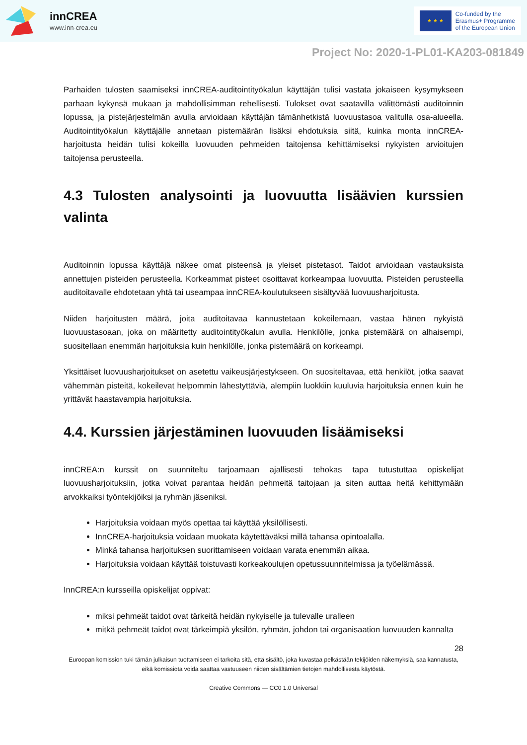innCREA
www.inn-crea.eu
★ ★ ★
Co-funded by the
Erasmus+ Programme
of the European Union
Project No: 2020-1-PL01-KA203-081849
Parhaiden tulosten saamiseksi innCREA-auditointityökalun käyttäjän tulisi vastata jokaiseen kysymykseen parhaan kykynsä mukaan ja mahdollisimman rehellisesti. Tulokset ovat saatavilla välittömästi auditoinnin lopussa, ja pistejärjestelmän avulla arvioidaan käyttäjän tämänhetkistä luovuustasoa valitulla osa-alueella. Auditointityökalun käyttäjälle annetaan pistemäärän lisäksi ehdotuksia siitä, kuinka monta innCREA-harjoitusta heidän tulisi kokeilla luovuuden pehmeiden taitojensa kehittämiseksi nykyisten arvioitujen taitojensa perusteella.
4.3 Tulosten analysointi ja luovuutta lisäävien kurssien valinta
Auditoinnin lopussa käyttäjä näkee omat pisteensä ja yleiset pistetasot. Taidot arvioidaan vastauksista annettujen pisteiden perusteella. Korkeammat pisteet osoittavat korkeampaa luovuutta. Pisteiden perusteella auditoitavalle ehdotetaan yhtä tai useampaa innCREA-koulutukseen sisältyvää luovuusharjoitusta.
Niiden harjoitusten määrä, joita auditoitavaa kannustetaan kokeilemaan, vastaa hänen nykyistä luovuustasoaan, joka on määritetty auditointityökalun avulla. Henkilölle, jonka pistemäärä on alhaisempi, suositellaan enemmän harjoituksia kuin henkilölle, jonka pistemäärä on korkeampi.
Yksittäiset luovuusharjoitukset on asetettu vaikeusjärjestykseen. On suositeltavaa, että henkilöt, jotka saavat vähemmän pisteitä, kokeilevat helpommin lähestyttäviä, alempiin luokkiin kuuluvia harjoituksia ennen kuin he yrittävät haastavampia harjoituksia.
4.4. Kurssien järjestäminen luovuuden lisäämiseksi
innCREA:n kurssit on suunniteltu tarjoamaan ajallisesti tehokas tapa tutustuttaa opiskelijat luovuusharjoituksiin, jotka voivat parantaa heidän pehmeitä taitojaan ja siten auttaa heitä kehittymään arvokkaiksi työntekijöiksi ja ryhmän jäseniksi.
Harjoituksia voidaan myös opettaa tai käyttää yksilöllisesti.
InnCREA-harjoituksia voidaan muokata käytettäväksi millä tahansa opintoalalla.
Minkä tahansa harjoituksen suorittamiseen voidaan varata enemmän aikaa.
Harjoituksia voidaan käyttää toistuvasti korkeakoulujen opetussuunnitelmissa ja työelämässä.
InnCREA:n kursseilla opiskelijat oppivat:
miksi pehmeät taidot ovat tärkeitä heidän nykyiselle ja tulevalle uralleen
mitkä pehmeät taidot ovat tärkeimpiä yksilön, ryhmän, johdon tai organisaation luovuuden kannalta
28
Euroopan komission tuki tämän julkaisun tuottamiseen ei tarkoita sitä, että sisältö, joka kuvastaa pelkästään tekijöiden näkemyksiä, saa kannatusta, eikä komissiota voida saattaa vastuuseen niiden sisältämien tietojen mahdollisesta käytöstä.
Creative Commons — CC0 1.0 Universal